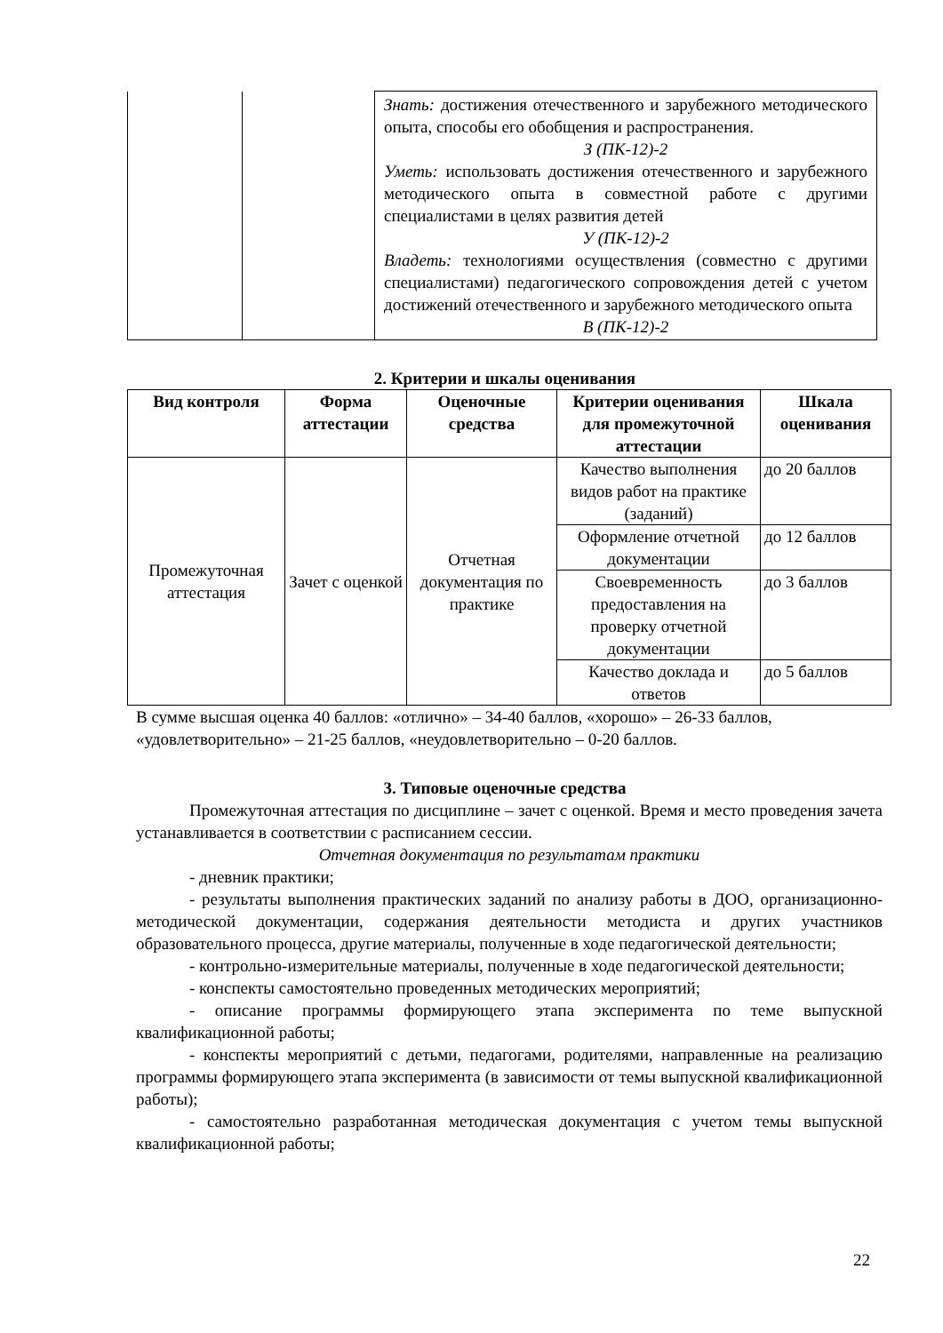| | | Знать: достижения отечественного и зарубежного методического опыта, способы его обобщения и распространения. З (ПК-12)-2 Уметь: использовать достижения отечественного и зарубежного методического опыта в совместной работе с другими специалистами в целях развития детей У (ПК-12)-2 Владеть: технологиями осуществления (совместно с другими специалистами) педагогического сопровождения детей с учетом достижений отечественного и зарубежного методического опыта В (ПК-12)-2 |
2. Критерии и шкалы оценивания
| Вид контроля | Форма аттестации | Оценочные средства | Критерии оценивания для промежуточной аттестации | Шкала оценивания |
| --- | --- | --- | --- | --- |
| Промежуточная аттестация | Зачет с оценкой | Отчетная документация по практике | Качество выполнения видов работ на практике (заданий) | до 20 баллов |
| | | | Оформление отчетной документации | до 12 баллов |
| | | | Своевременность предоставления на проверку отчетной документации | до 3 баллов |
| | | | Качество доклада и ответов | до 5 баллов |
В сумме высшая оценка 40 баллов: «отлично» – 34-40 баллов, «хорошо» – 26-33 баллов, «удовлетворительно» – 21-25 баллов, «неудовлетворительно – 0-20 баллов.
3. Типовые оценочные средства
Промежуточная аттестация по дисциплине – зачет с оценкой. Время и место проведения зачета устанавливается в соответствии с расписанием сессии.
Отчетная документация по результатам практики
- дневник практики;
- результаты выполнения практических заданий по анализу работы в ДОО, организационно-методической документации, содержания деятельности методиста и других участников образовательного процесса, другие материалы, полученные в ходе педагогической деятельности;
- контрольно-измерительные материалы, полученные в ходе педагогической деятельности;
- конспекты самостоятельно проведенных методических мероприятий;
- описание программы формирующего этапа эксперимента по теме выпускной квалификационной работы;
- конспекты мероприятий с детьми, педагогами, родителями, направленные на реализацию программы формирующего этапа эксперимента (в зависимости от темы выпускной квалификационной работы);
- самостоятельно разработанная методическая документация с учетом темы выпускной квалификационной работы;
22